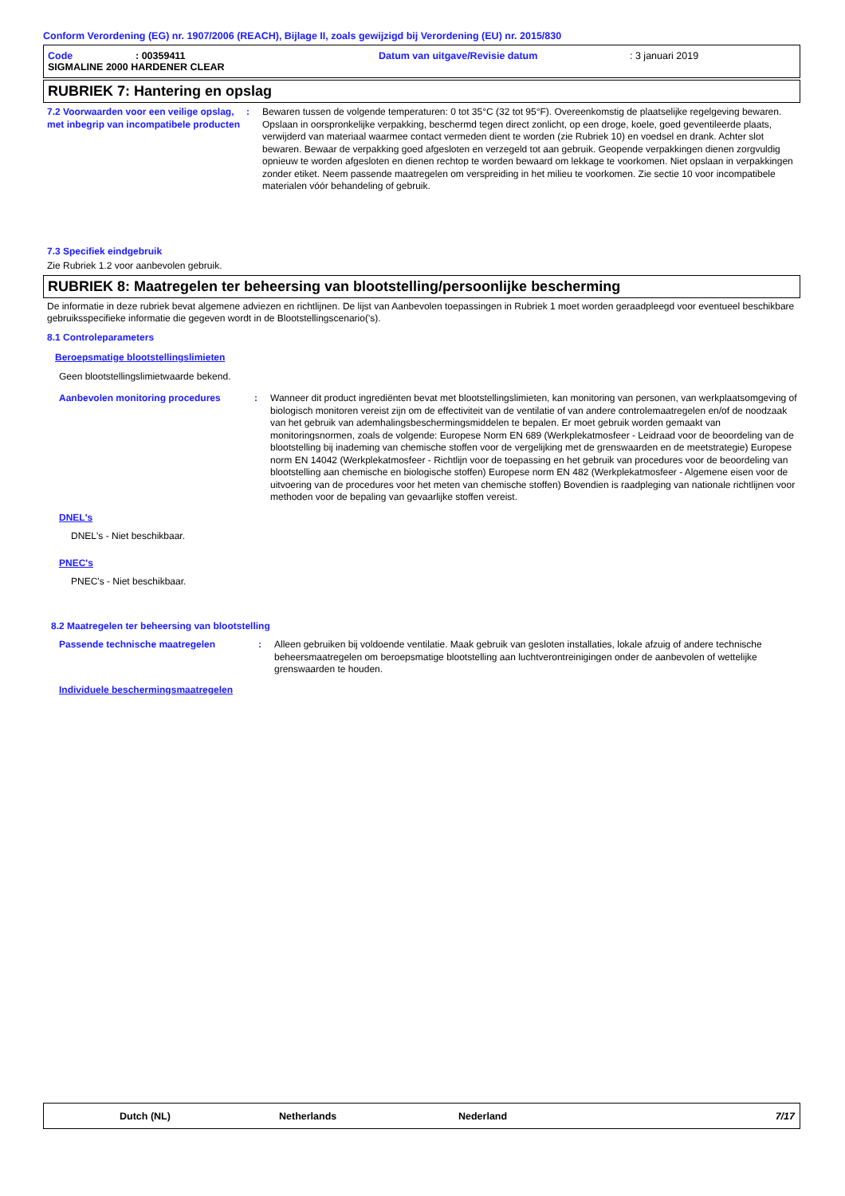Conform Verordening (EG) nr. 1907/2006 (REACH), Bijlage II, zoals gewijzigd bij Verordening (EU) nr. 2015/830
Code: 00359411 Datum van uitgave/Revisie datum: 3 januari 2019
SIGMALINE 2000 HARDENER CLEAR
RUBRIEK 7: Hantering en opslag
7.2 Voorwaarden voor een veilige opslag, met inbegrip van incompatibele producten
: Bewaren tussen de volgende temperaturen: 0 tot 35°C (32 tot 95°F). Overeenkomstig de plaatselijke regelgeving bewaren. Opslaan in oorspronkelijke verpakking, beschermd tegen direct zonlicht, op een droge, koele, goed geventileerde plaats, verwijderd van materiaal waarmee contact vermeden dient te worden (zie Rubriek 10) en voedsel en drank. Achter slot bewaren. Bewaar de verpakking goed afgesloten en verzegeld tot aan gebruik. Geopende verpakkingen dienen zorgvuldig opnieuw te worden afgesloten en dienen rechtop te worden bewaard om lekkage te voorkomen. Niet opslaan in verpakkingen zonder etiket. Neem passende maatregelen om verspreiding in het milieu te voorkomen. Zie sectie 10 voor incompatibele materialen vóór behandeling of gebruik.
7.3 Specifiek eindgebruik
Zie Rubriek 1.2 voor aanbevolen gebruik.
RUBRIEK 8: Maatregelen ter beheersing van blootstelling/persoonlijke bescherming
De informatie in deze rubriek bevat algemene adviezen en richtlijnen. De lijst van Aanbevolen toepassingen in Rubriek 1 moet worden geraadpleegd voor eventueel beschikbare gebruiksspecifieke informatie die gegeven wordt in de Blootstellingscenario('s).
8.1 Controleparameters
Beroepsmatige blootstellingslimieten
Geen blootstellingslimietwaarde bekend.
Aanbevolen monitoring procedures : Wanneer dit product ingrediënten bevat met blootstellingslimieten, kan monitoring van personen, van werkplaatsomgeving of biologisch monitoren vereist zijn om de effectiviteit van de ventilatie of van andere controlemaatregelen en/of de noodzaak van het gebruik van ademhalingsbeschermingsmiddelen te bepalen. Er moet gebruik worden gemaakt van monitoringsnormen, zoals de volgende: Europese Norm EN 689 (Werkplekatmosfeer - Leidraad voor de beoordeling van de blootstelling bij inademing van chemische stoffen voor de vergelijking met de grenswaarden en de meetstrategie) Europese norm EN 14042 (Werkplekatmosfeer - Richtlijn voor de toepassing en het gebruik van procedures voor de beoordeling van blootstelling aan chemische en biologische stoffen) Europese norm EN 482 (Werkplekatmosfeer - Algemene eisen voor de uitvoering van de procedures voor het meten van chemische stoffen) Bovendien is raadpleging van nationale richtlijnen voor methoden voor de bepaling van gevaarlijke stoffen vereist.
DNEL's
DNEL's - Niet beschikbaar.
PNEC's
PNEC's - Niet beschikbaar.
8.2 Maatregelen ter beheersing van blootstelling
Passende technische maatregelen : Alleen gebruiken bij voldoende ventilatie. Maak gebruik van gesloten installaties, lokale afzuig of andere technische beheersmaatregelen om beroepsmatige blootstelling aan luchtverontreinigingen onder de aanbevolen of wettelijke grenswaarden te houden.
Individuele beschermingsmaatregelen
Dutch (NL) Netherlands Nederland 7/17